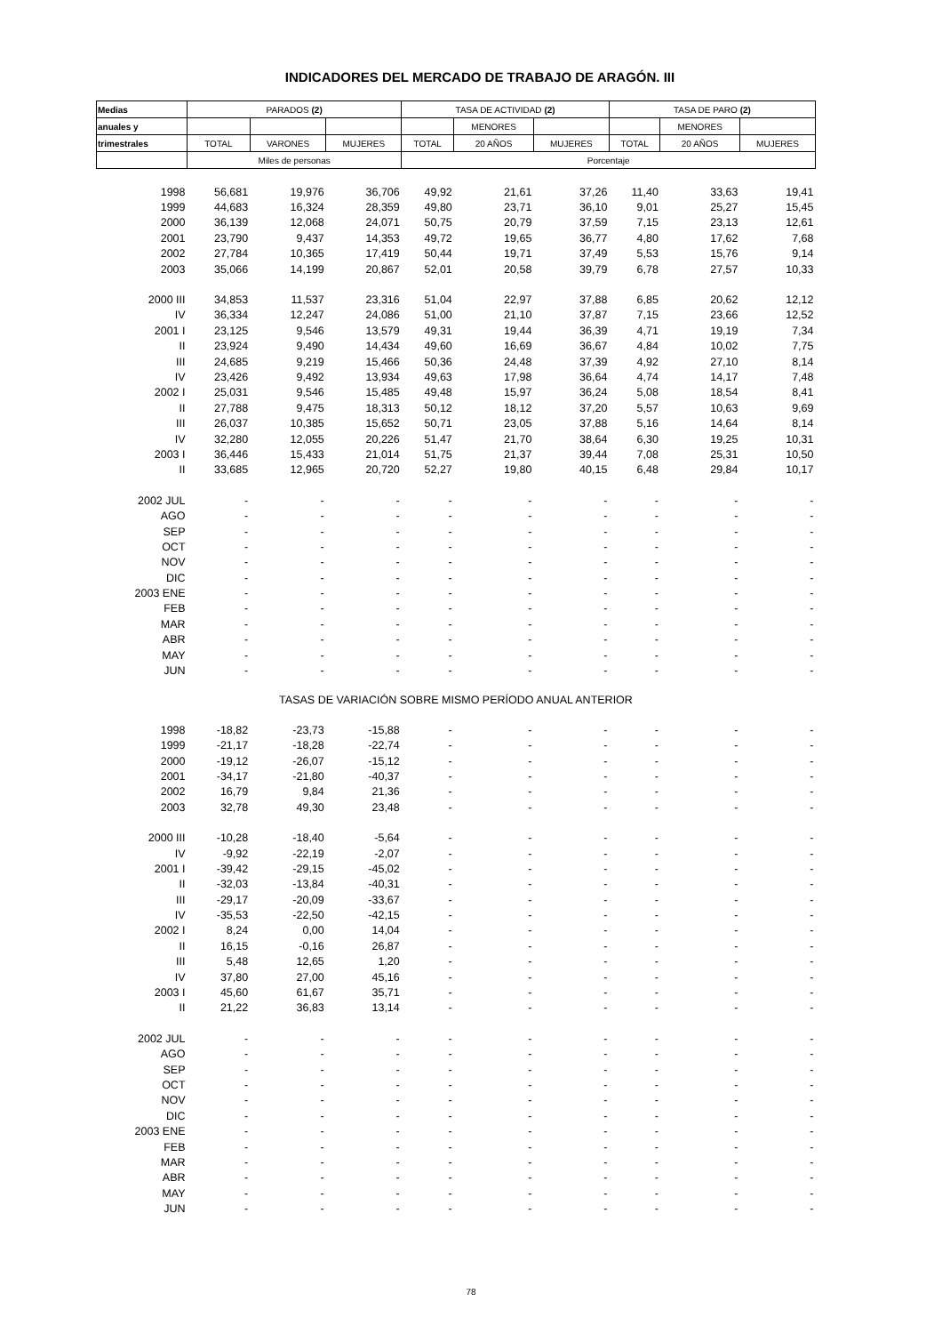INDICADORES DEL MERCADO DE TRABAJO DE ARAGÓN. III
| Medias | PARADOS (2) | | | TASA DE ACTIVIDAD (2) | | | TASA DE PARO (2) | | |
| --- | --- | --- | --- | --- | --- | --- | --- | --- | --- |
| anuales y | | | | | MENORES | | | MENORES | |
| trimestrales | TOTAL | VARONES | MUJERES | TOTAL | 20 AÑOS | MUJERES | TOTAL | 20 AÑOS | MUJERES |
| | Miles de personas | | | Porcentaje | | | | | |
| 1998 | 56,681 | 19,976 | 36,706 | 49,92 | 21,61 | 37,26 | 11,40 | 33,63 | 19,41 |
| 1999 | 44,683 | 16,324 | 28,359 | 49,80 | 23,71 | 36,10 | 9,01 | 25,27 | 15,45 |
| 2000 | 36,139 | 12,068 | 24,071 | 50,75 | 20,79 | 37,59 | 7,15 | 23,13 | 12,61 |
| 2001 | 23,790 | 9,437 | 14,353 | 49,72 | 19,65 | 36,77 | 4,80 | 17,62 | 7,68 |
| 2002 | 27,784 | 10,365 | 17,419 | 50,44 | 19,71 | 37,49 | 5,53 | 15,76 | 9,14 |
| 2003 | 35,066 | 14,199 | 20,867 | 52,01 | 20,58 | 39,79 | 6,78 | 27,57 | 10,33 |
| 2000 III | 34,853 | 11,537 | 23,316 | 51,04 | 22,97 | 37,88 | 6,85 | 20,62 | 12,12 |
| IV | 36,334 | 12,247 | 24,086 | 51,00 | 21,10 | 37,87 | 7,15 | 23,66 | 12,52 |
| 2001 I | 23,125 | 9,546 | 13,579 | 49,31 | 19,44 | 36,39 | 4,71 | 19,19 | 7,34 |
| II | 23,924 | 9,490 | 14,434 | 49,60 | 16,69 | 36,67 | 4,84 | 10,02 | 7,75 |
| III | 24,685 | 9,219 | 15,466 | 50,36 | 24,48 | 37,39 | 4,92 | 27,10 | 8,14 |
| IV | 23,426 | 9,492 | 13,934 | 49,63 | 17,98 | 36,64 | 4,74 | 14,17 | 7,48 |
| 2002 I | 25,031 | 9,546 | 15,485 | 49,48 | 15,97 | 36,24 | 5,08 | 18,54 | 8,41 |
| II | 27,788 | 9,475 | 18,313 | 50,12 | 18,12 | 37,20 | 5,57 | 10,63 | 9,69 |
| III | 26,037 | 10,385 | 15,652 | 50,71 | 23,05 | 37,88 | 5,16 | 14,64 | 8,14 |
| IV | 32,280 | 12,055 | 20,226 | 51,47 | 21,70 | 38,64 | 6,30 | 19,25 | 10,31 |
| 2003 I | 36,446 | 15,433 | 21,014 | 51,75 | 21,37 | 39,44 | 7,08 | 25,31 | 10,50 |
| II | 33,685 | 12,965 | 20,720 | 52,27 | 19,80 | 40,15 | 6,48 | 29,84 | 10,17 |
| 2002 JUL | - | - | - | - | - | - | - | - | - |
| AGO | - | - | - | - | - | - | - | - | - |
| SEP | - | - | - | - | - | - | - | - | - |
| OCT | - | - | - | - | - | - | - | - | - |
| NOV | - | - | - | - | - | - | - | - | - |
| DIC | - | - | - | - | - | - | - | - | - |
| 2003 ENE | - | - | - | - | - | - | - | - | - |
| FEB | - | - | - | - | - | - | - | - | - |
| MAR | - | - | - | - | - | - | - | - | - |
| ABR | - | - | - | - | - | - | - | - | - |
| MAY | - | - | - | - | - | - | - | - | - |
| JUN | - | - | - | - | - | - | - | - | - |
| TASAS DE VARIACIÓN SOBRE MISMO PERÍODO ANUAL ANTERIOR | | | | | | | | | |
| 1998 | -18,82 | -23,73 | -15,88 | - | - | - | - | - | - |
| 1999 | -21,17 | -18,28 | -22,74 | - | - | - | - | - | - |
| 2000 | -19,12 | -26,07 | -15,12 | - | - | - | - | - | - |
| 2001 | -34,17 | -21,80 | -40,37 | - | - | - | - | - | - |
| 2002 | 16,79 | 9,84 | 21,36 | - | - | - | - | - | - |
| 2003 | 32,78 | 49,30 | 23,48 | - | - | - | - | - | - |
| 2000 III | -10,28 | -18,40 | -5,64 | - | - | - | - | - | - |
| IV | -9,92 | -22,19 | -2,07 | - | - | - | - | - | - |
| 2001 I | -39,42 | -29,15 | -45,02 | - | - | - | - | - | - |
| II | -32,03 | -13,84 | -40,31 | - | - | - | - | - | - |
| III | -29,17 | -20,09 | -33,67 | - | - | - | - | - | - |
| IV | -35,53 | -22,50 | -42,15 | - | - | - | - | - | - |
| 2002 I | 8,24 | 0,00 | 14,04 | - | - | - | - | - | - |
| II | 16,15 | -0,16 | 26,87 | - | - | - | - | - | - |
| III | 5,48 | 12,65 | 1,20 | - | - | - | - | - | - |
| IV | 37,80 | 27,00 | 45,16 | - | - | - | - | - | - |
| 2003 I | 45,60 | 61,67 | 35,71 | - | - | - | - | - | - |
| II | 21,22 | 36,83 | 13,14 | - | - | - | - | - | - |
| 2002 JUL | - | - | - | - | - | - | - | - | - |
| AGO | - | - | - | - | - | - | - | - | - |
| SEP | - | - | - | - | - | - | - | - | - |
| OCT | - | - | - | - | - | - | - | - | - |
| NOV | - | - | - | - | - | - | - | - | - |
| DIC | - | - | - | - | - | - | - | - | - |
| 2003 ENE | - | - | - | - | - | - | - | - | - |
| FEB | - | - | - | - | - | - | - | - | - |
| MAR | - | - | - | - | - | - | - | - | - |
| ABR | - | - | - | - | - | - | - | - | - |
| MAY | - | - | - | - | - | - | - | - | - |
| JUN | - | - | - | - | - | - | - | - | - |
78